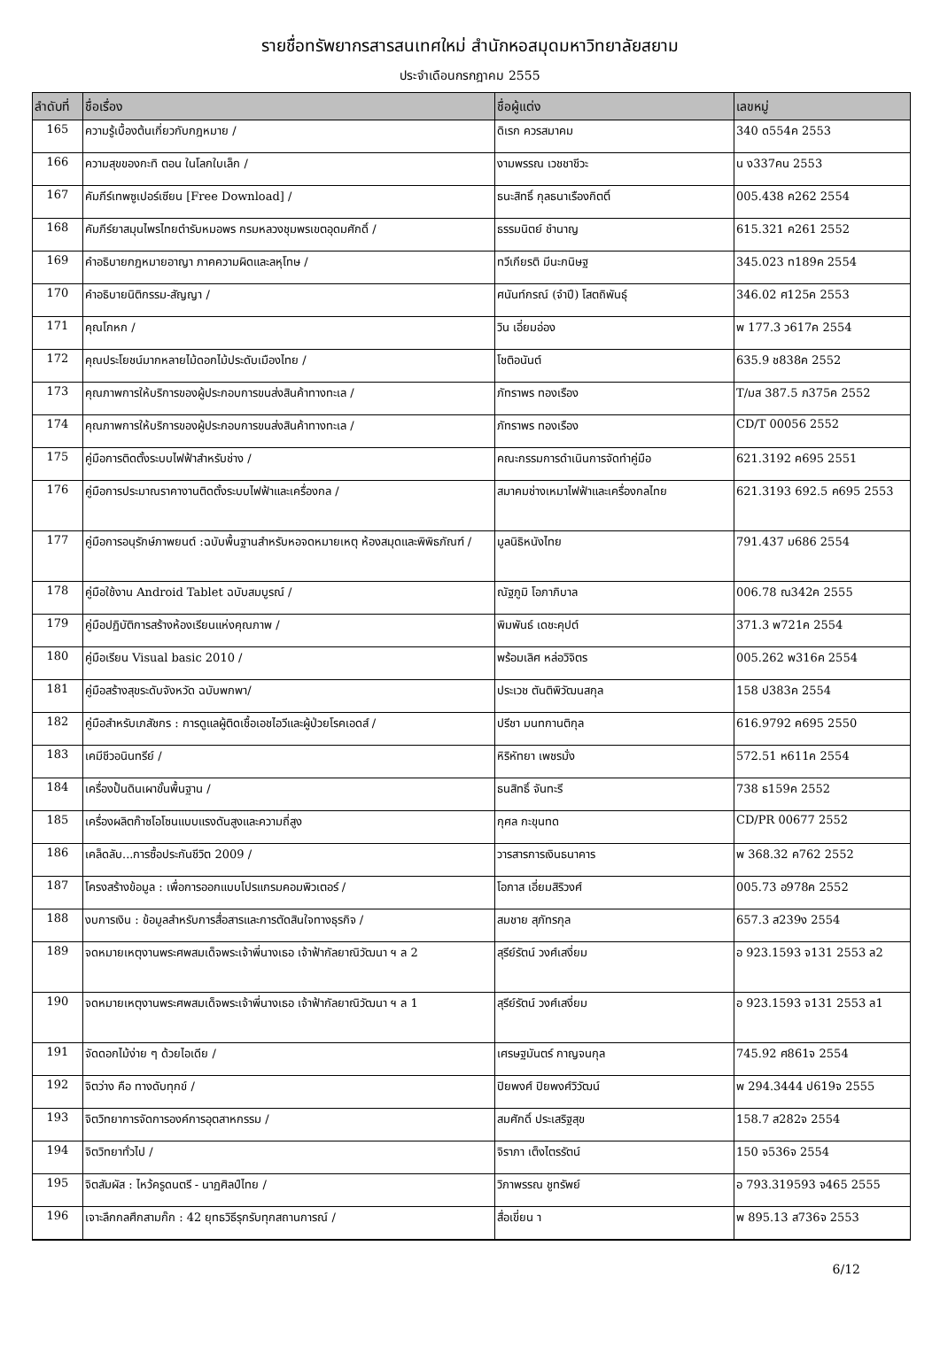รายชื่อทรัพยากรสารสนเทศใหม่ สำนักหอสมุดมหาวิทยาลัยสยาม
ประจำเดือนกรกฎาคม 2555
| ลำดับที่ | ชื่อเรื่อง | ชื่อผู้แต่ง | เลขหมู่ |
| --- | --- | --- | --- |
| 165 | ความรู้เบื้องต้นเกี่ยวกับกฎหมาย / | ดิเรก ควรสมาคม | 340 ด554ค 2553 |
| 166 | ความสุขของกะทิ ตอน ในโลกใบเล็ก / | งามพรรณ เวชชาชีวะ | น ง337คน 2553 |
| 167 | คัมภีร์เทพซูเปอร์เซียน [Free Download] / | ธนะสิทธิ์ กุลธนาเรืองกิตติ์ | 005.438 ค262 2554 |
| 168 | คัมภีร์ยาสมุนไพรไทยตำรับหมอพร กรมหลวงชุมพรเขตอุดมศักดิ์ / | ธรรมนิตย์ ชำนาญ | 615.321 ค261 2552 |
| 169 | คำอธิบายกฎหมายอาญา ภาคความผิดและลหุโทษ / | ทวีเกียรติ มีนะกนิษฐ | 345.023 ท189ค 2554 |
| 170 | คำอธิบายนิติกรรม-สัญญา / | ศนันท์กรณ์ (จำปี) โสตถิพันธุ์ | 346.02 ศ125ค 2553 |
| 171 | คุณโกหก / | วิน เอี่ยมอ่อง | พ 177.3 ว617ค 2554 |
| 172 | คุณประโยชน์มากหลายไม้ดอกไม้ประดับเมืองไทย / | โชติอนันต์ | 635.9 ช838ค 2552 |
| 173 | คุณภาพการให้บริการของผู้ประกอบการขนส่งสินค้าทางทะเล / | ภัทราพร ทองเรือง | T/มส 387.5 ภ375ค 2552 |
| 174 | คุณภาพการให้บริการของผู้ประกอบการขนส่งสินค้าทางทะเล / | ภัทราพร ทองเรือง | CD/T 00056 2552 |
| 175 | คู่มือการติดตั้งระบบไฟฟ้าสำหรับช่าง / | คณะกรรมการดำเนินการจัดทำคู่มือ | 621.3192 ค695 2551 |
| 176 | คู่มือการประมาณราคางานติดตั้งระบบไฟฟ้าและเครื่องกล / | สมาคมช่างเหมาไฟฟ้าและเครื่องกลไทย | 621.3193 692.5 ค695 2553 |
| 177 | คู่มือการอนุรักษ์ภาพยนต์ :ฉบับพื้นฐานสำหรับหอจดหมายเหตุ ห้องสมุดและพิพิธภัณฑ์ / | มูลนิธิหนังไทย | 791.437 ม686 2554 |
| 178 | คู่มือใช้งาน Android Tablet ฉบับสมบูรณ์ / | ณัฐภูมิ โอภาภิบาล | 006.78 ณ342ค 2555 |
| 179 | คู่มือปฏิบัติการสร้างห้องเรียนแห่งคุณภาพ / | พิมพันธ์ เดชะคุปต์ | 371.3 พ721ค 2554 |
| 180 | คู่มือเรียน Visual basic 2010 / | พร้อมเลิศ หล่อวิจิตร | 005.262 พ316ค 2554 |
| 181 | คู่มือสร้างสุขระดับจังหวัด ฉบับพกพา/ | ประเวช ตันติพิวัฒนสกุล | 158 ป383ค 2554 |
| 182 | คู่มือสำหรับเภสัชกร : การดูแลผู้ติดเชื้อเอชไอวีและผู้ป่วยโรคเอดส์ / | ปรีชา มนทกานติกุล | 616.9792 ค695 2550 |
| 183 | เคมีชีวอนินทรีย์ / | หิริหัทยา เพชรมั่ง | 572.51 ห611ค 2554 |
| 184 | เครื่องปั้นดินเผาขั้นพื้นฐาน / | ธนสิทธิ์ จันทะรี | 738 ธ159ค 2552 |
| 185 | เครื่องผลิตก๊าซโอโซนแบบแรงดันสูงและความถี่สูง | กุศล กะขุนทด | CD/PR 00677 2552 |
| 186 | เคล็ดลับ...การซื้อประกันชีวิต 2009 / | วารสารการเงินธนาคาร | พ 368.32 ค762 2552 |
| 187 | โครงสร้างข้อมูล : เพื่อการออกแบบโปรแกรมคอมพิวเตอร์ / | โอภาส เอี่ยมสิริวงศ์ | 005.73 อ978ค 2552 |
| 188 | งบการเงิน : ข้อมูลสำหรับการสื่อสารและการตัดสินใจทางธุรกิจ / | สมชาย สุภัทรกุล | 657.3 ส239ง 2554 |
| 189 | จดหมายเหตุงานพระศพสมเด็จพระเจ้าพี่นางเธอ เจ้าฟ้ากัลยาณิวัฒนา ฯ ล 2 | สุรีย์รัตน์ วงศ์เสงี่ยม | อ 923.1593 จ131 2553 ล2 |
| 190 | จดหมายเหตุงานพระศพสมเด็จพระเจ้าพี่นางเธอ เจ้าฟ้ากัลยาณิวัฒนา ฯ ล 1 | สุรีย์รัตน์ วงศ์เสงี่ยม | อ 923.1593 จ131 2553 ล1 |
| 191 | จัดดอกไม้ง่าย ๆ ด้วยไอเดีย / | เศรษฐมันตร์ กาญจนกุล | 745.92 ศ861จ 2554 |
| 192 | จิตว่าง คือ ทางดับทุกข์ / | ปิยพงศ์ ปิยพงศ์วิวัฒน์ | พ 294.3444 ป619จ 2555 |
| 193 | จิตวิทยาการจัดการองค์การอุตสาหกรรม / | สมศักดิ์ ประเสริฐสุข | 158.7 ส282จ 2554 |
| 194 | จิตวิทยาทั่วไป / | จิราภา เต็งไตรรัตน์ | 150 จ536จ 2554 |
| 195 | จิตสัมผัส : ไหว้ครูดนตรี - นาฏศิลป์ไทย / | วิภาพรรณ ชูทรัพย์ | อ 793.319593 จ465 2555 |
| 196 | เจาะลึกกลศึกสามก๊ก : 42 ยุทธวิธีรุกรับทุกสถานการณ์ / | สื่อเขี่ยน า | พ 895.13 ส736จ 2553 |
6/12